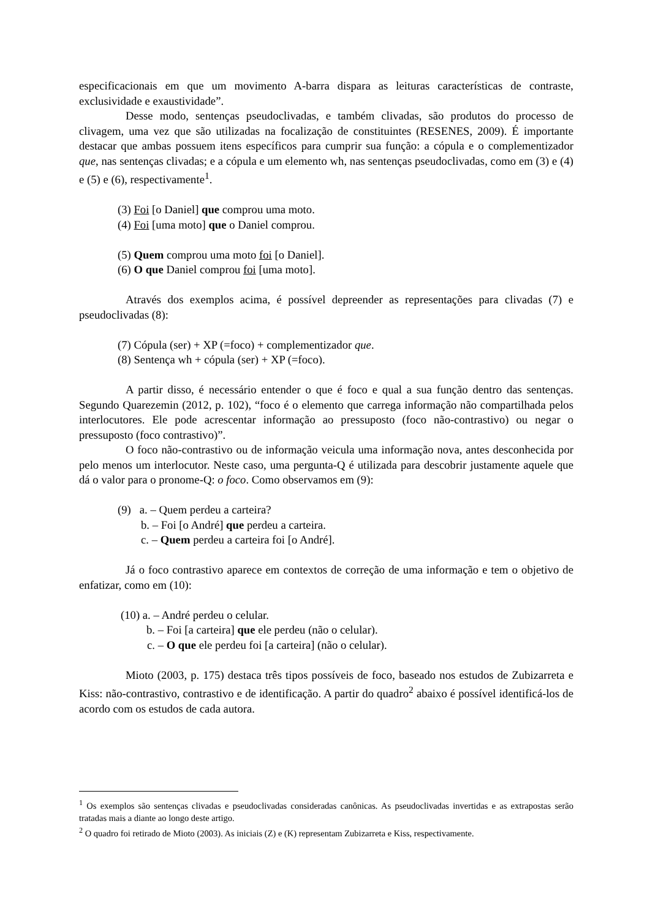especificacionais em que um movimento A-barra dispara as leituras características de contraste, exclusividade e exaustividade”.
Desse modo, sentenças pseudoclivadas, e também clivadas, são produtos do processo de clivagem, uma vez que são utilizadas na focalização de constituintes (RESENES, 2009). É importante destacar que ambas possuem itens específicos para cumprir sua função: a cópula e o complementizador que, nas sentenças clivadas; e a cópula e um elemento wh, nas sentenças pseudoclivadas, como em (3) e (4) e (5) e (6), respectivamente<sup>1</sup>.
(3) Foi [o Daniel] que comprou uma moto.
(4) Foi [uma moto] que o Daniel comprou.
(5) Quem comprou uma moto foi [o Daniel].
(6) O que Daniel comprou foi [uma moto].
Através dos exemplos acima, é possível depreender as representações para clivadas (7) e pseudoclivadas (8):
(7) Cópula (ser) + XP (=foco) + complementizador que.
(8) Sentença wh + cópula (ser) + XP (=foco).
A partir disso, é necessário entender o que é foco e qual a sua função dentro das sentenças. Segundo Quarezemin (2012, p. 102), “foco é o elemento que carrega informação não compartilhada pelos interlocutores. Ele pode acrescentar informação ao pressuposto (foco não-contrastivo) ou negar o pressuposto (foco contrastivo)”.
O foco não-contrastivo ou de informação veicula uma informação nova, antes desconhecida por pelo menos um interlocutor. Neste caso, uma pergunta-Q é utilizada para descobrir justamente aquele que dá o valor para o pronome-Q: o foco. Como observamos em (9):
(9) a. – Quem perdeu a carteira?
b. – Foi [o André] que perdeu a carteira.
c. – Quem perdeu a carteira foi [o André].
Já o foco contrastivo aparece em contextos de correção de uma informação e tem o objetivo de enfatizar, como em (10):
(10) a. – André perdeu o celular.
b. – Foi [a carteira] que ele perdeu (não o celular).
c. – O que ele perdeu foi [a carteira] (não o celular).
Mioto (2003, p. 175) destaca três tipos possíveis de foco, baseado nos estudos de Zubizarreta e Kiss: não-contrastivo, contrastivo e de identificação. A partir do quadro<sup>2</sup> abaixo é possível identificá-los de acordo com os estudos de cada autora.
<sup>1</sup> Os exemplos são sentenças clivadas e pseudoclivadas consideradas canônicas. As pseudoclivadas invertidas e as extrapostas serão tratadas mais a diante ao longo deste artigo.
<sup>2</sup> O quadro foi retirado de Mioto (2003). As iniciais (Z) e (K) representam Zubizarreta e Kiss, respectivamente.